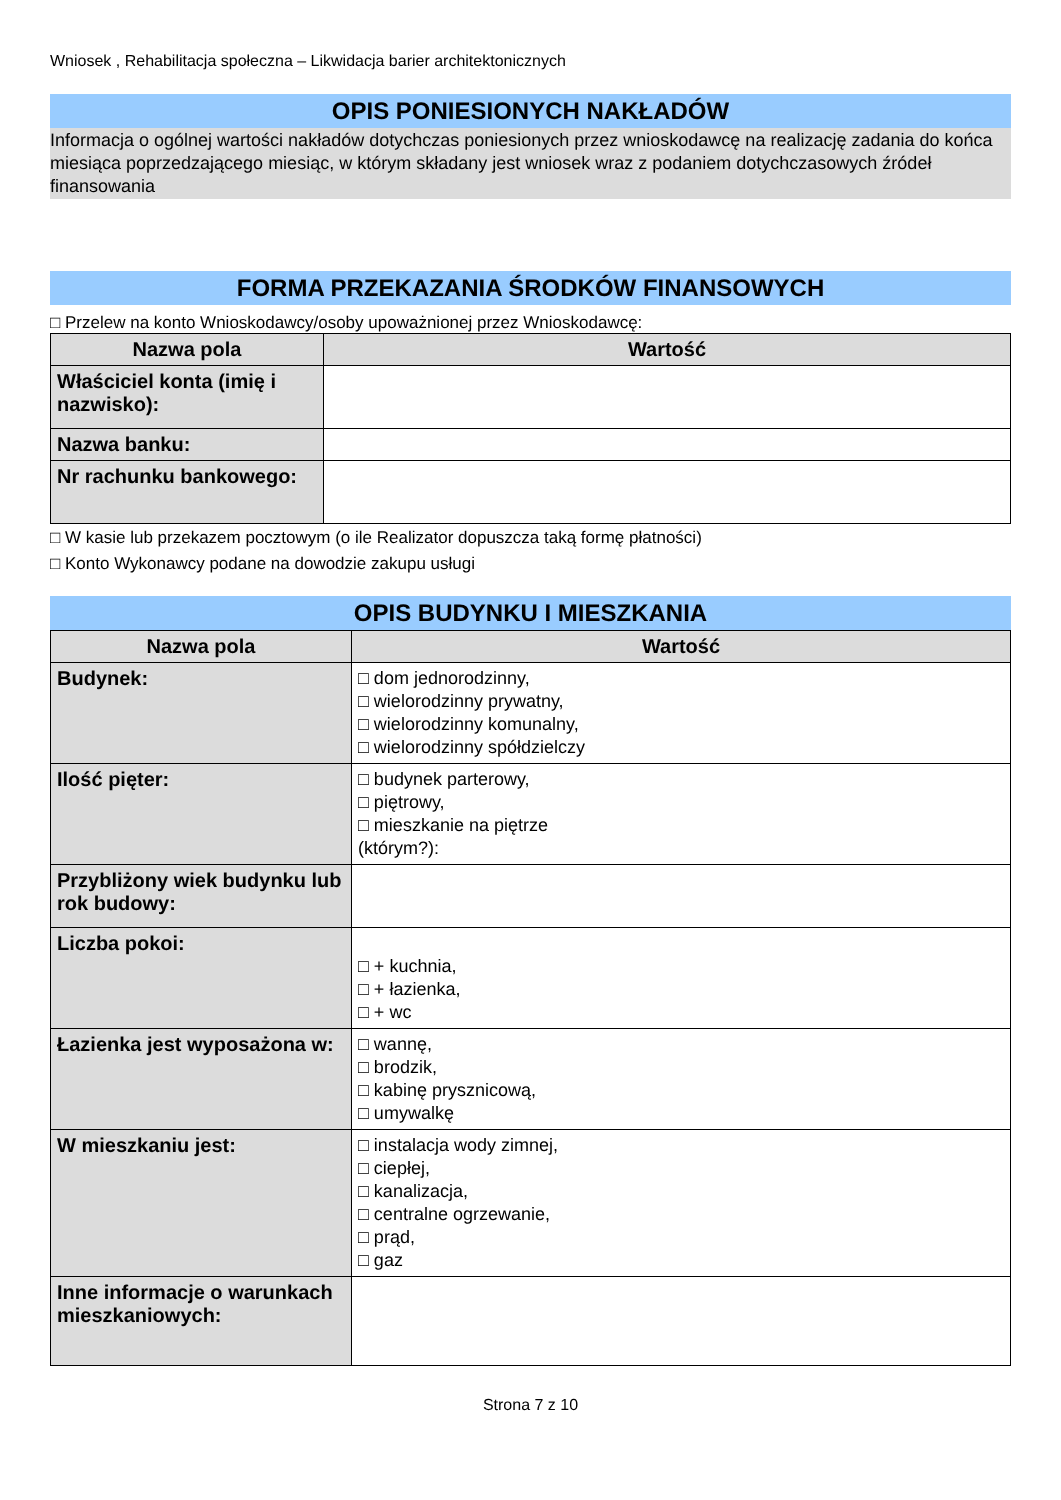Wniosek , Rehabilitacja społeczna – Likwidacja barier architektonicznych
OPIS PONIESIONYCH NAKŁADÓW
Informacja o ogólnej wartości nakładów dotychczas poniesionych przez wnioskodawcę na realizację zadania do końca miesiąca poprzedzającego miesiąc, w którym składany jest wniosek wraz z podaniem dotychczasowych źródeł finansowania
FORMA PRZEKAZANIA ŚRODKÓW FINANSOWYCH
□ Przelew na konto Wnioskodawcy/osoby upoważnionej przez Wnioskodawcę:
| Nazwa pola | Wartość |
| --- | --- |
| Właściciel konta (imię i nazwisko): | |
| Nazwa banku: | |
| Nr rachunku bankowego: | |
□ W kasie lub przekazem pocztowym (o ile Realizator dopuszcza taką formę płatności)
□ Konto Wykonawcy podane na dowodzie zakupu usługi
OPIS BUDYNKU I MIESZKANIA
| Nazwa pola | Wartość |
| --- | --- |
| Budynek: | □ dom jednorodzinny, □ wielorodzinny prywatny, □ wielorodzinny komunalny, □ wielorodzinny spółdzielczy |
| Ilość pięter: | □ budynek parterowy, □ piętrowy, □ mieszkanie na piętrze (którym?): |
| Przybliżony wiek budynku lub rok budowy: | |
| Liczba pokoi: | □ + kuchnia, □ + łazienka, □ + wc |
| Łazienka jest wyposażona w: | □ wannę, □ brodzik, □ kabinę prysznicową, □ umywalkę |
| W mieszkaniu jest: | □ instalacja wody zimnej, □ ciepłej, □ kanalizacja, □ centralne ogrzewanie, □ prąd, □ gaz |
| Inne informacje o warunkach mieszkaniowych: | |
Strona 7 z 10